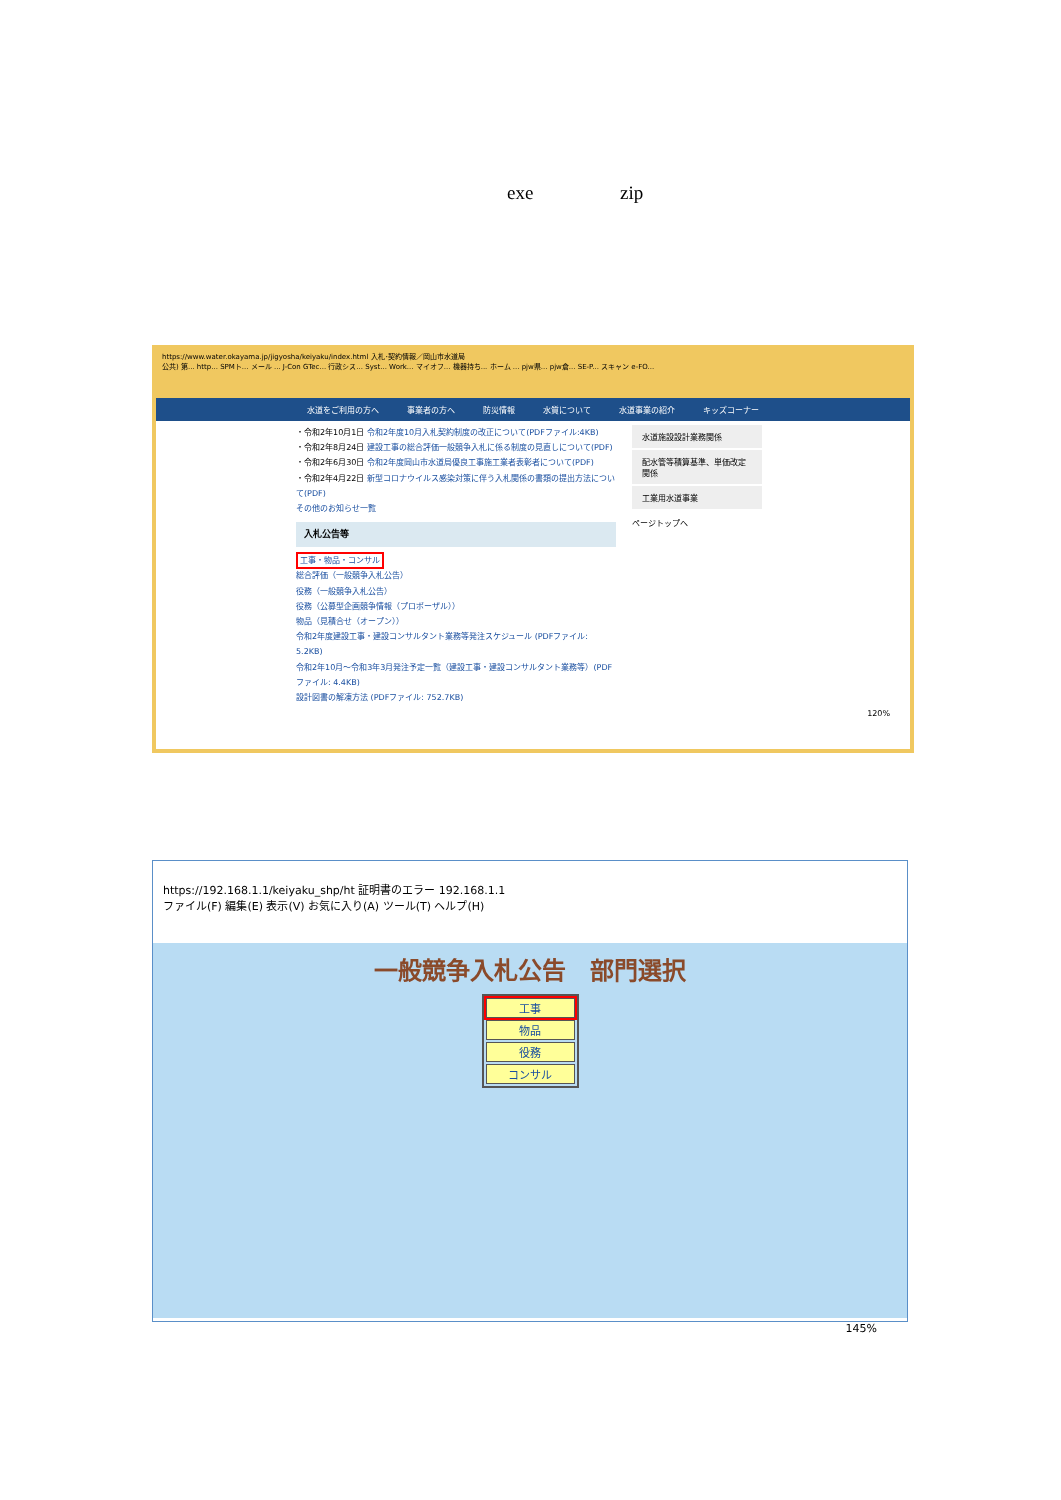exe zip
https://www.water.okayama.jp/jigyosha/keiyaku/index.html 入札･契約情報／岡山市水道局
公共) 第... http... SPMト... メール ... J-Con GTec... 行政シス... Syst... Work... マイオフ... 機器持ち... ホーム ... pjw県... pjw倉... SE-P... スキャン e-FO...
水道をご利用の方へ 事業者の方へ 防災情報 水質について 水道事業の紹介 キッズコーナー
・令和2年10月1日 令和2年度10月入札契約制度の改正について(PDFファイル:4KB)
・令和2年8月24日 建設工事の総合評価一般競争入札に係る制度の見直しについて(PDF)
・令和2年6月30日 令和2年度岡山市水道局優良工事施工業者表彰者について(PDF)
・令和2年4月22日 新型コロナウイルス感染対策に伴う入札関係の書類の提出方法について(PDF)
その他のお知らせ一覧
入札公告等
工事・物品・コンサル
総合評価（一般競争入札公告）
役務（一般競争入札公告）
役務（公募型企画競争情報（プロポーザル））
物品（見積合せ（オープン））
令和2年度建設工事・建設コンサルタント業務等発注スケジュール (PDFファイル: 5.2KB)
令和2年10月～令和3年3月発注予定一覧（建設工事・建設コンサルタント業務等）(PDFファイル: 4.4KB)
設計図書の解凍方法 (PDFファイル: 752.7KB)
水道施設設計業務関係
配水管等積算基準、単価改定関係
工業用水道事業
ページトップへ
120%
https://192.168.1.1/keiyaku_shp/ht 証明書のエラー 192.168.1.1
ファイル(F) 編集(E) 表示(V) お気に入り(A) ツール(T) ヘルプ(H)
一般競争入札公告　部門選択
| 工事 |
| 物品 |
| 役務 |
| コンサル |
145%